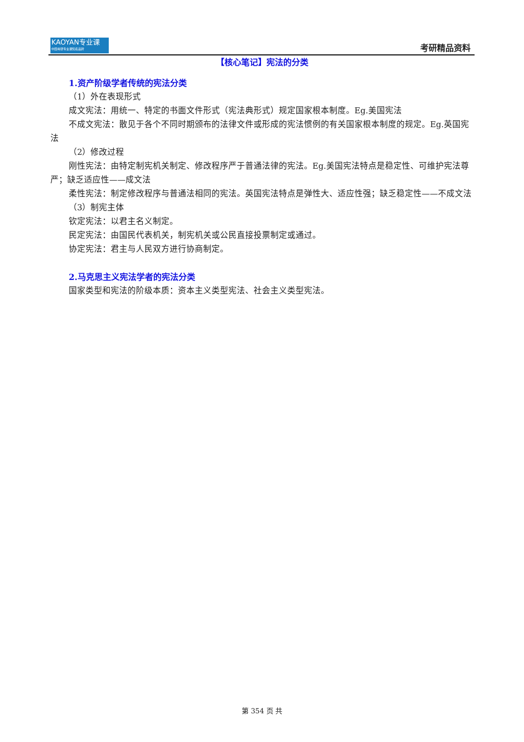KAOYAN专业课
中国考研专业课知名品牌
考研精品资料
【核心笔记】宪法的分类
1.资产阶级学者传统的宪法分类
（1）外在表现形式
成文宪法：用统一、特定的书面文件形式（宪法典形式）规定国家根本制度。Eg.美国宪法
不成文宪法：散见于各个不同时期颁布的法律文件或形成的宪法惯例的有关国家根本制度的规定。Eg.英国宪法
（2）修改过程
刚性宪法：由特定制宪机关制定、修改程序严于普通法律的宪法。Eg.美国宪法特点是稳定性、可维护宪法尊严；缺乏适应性——成文法
柔性宪法：制定修改程序与普通法相同的宪法。英国宪法特点是弹性大、适应性强；缺乏稳定性——不成文法
（3）制宪主体
钦定宪法：以君主名义制定。
民定宪法：由国民代表机关，制宪机关或公民直接投票制定或通过。
协定宪法：君主与人民双方进行协商制定。
2.马克思主义宪法学者的宪法分类
国家类型和宪法的阶级本质：资本主义类型宪法、社会主义类型宪法。
第 354 页 共